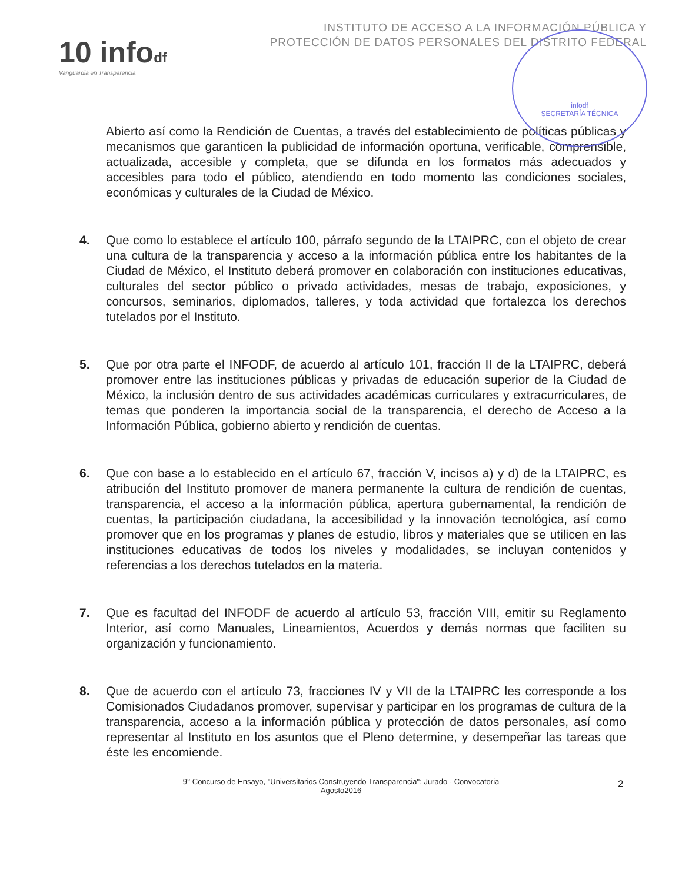10 infodf
Vanguardia en Transparencia
INSTITUTO DE ACCESO A LA INFORMACIÓN PÚBLICA Y
PROTECCIÓN DE DATOS PERSONALES DEL DISTRITO FEDERAL
infodf
SECRETARÍA TÉCNICA
Abierto así como la Rendición de Cuentas, a través del establecimiento de políticas públicas y mecanismos que garanticen la publicidad de información oportuna, verificable, comprensible, actualizada, accesible y completa, que se difunda en los formatos más adecuados y accesibles para todo el público, atendiendo en todo momento las condiciones sociales, económicas y culturales de la Ciudad de México.
4. Que como lo establece el artículo 100, párrafo segundo de la LTAIPRC, con el objeto de crear una cultura de la transparencia y acceso a la información pública entre los habitantes de la Ciudad de México, el Instituto deberá promover en colaboración con instituciones educativas, culturales del sector público o privado actividades, mesas de trabajo, exposiciones, y concursos, seminarios, diplomados, talleres, y toda actividad que fortalezca los derechos tutelados por el Instituto.
5. Que por otra parte el INFODF, de acuerdo al artículo 101, fracción II de la LTAIPRC, deberá promover entre las instituciones públicas y privadas de educación superior de la Ciudad de México, la inclusión dentro de sus actividades académicas curriculares y extracurriculares, de temas que ponderen la importancia social de la transparencia, el derecho de Acceso a la Información Pública, gobierno abierto y rendición de cuentas.
6. Que con base a lo establecido en el artículo 67, fracción V, incisos a) y d) de la LTAIPRC, es atribución del Instituto promover de manera permanente la cultura de rendición de cuentas, transparencia, el acceso a la información pública, apertura gubernamental, la rendición de cuentas, la participación ciudadana, la accesibilidad y la innovación tecnológica, así como promover que en los programas y planes de estudio, libros y materiales que se utilicen en las instituciones educativas de todos los niveles y modalidades, se incluyan contenidos y referencias a los derechos tutelados en la materia.
7. Que es facultad del INFODF de acuerdo al artículo 53, fracción VIII, emitir su Reglamento Interior, así como Manuales, Lineamientos, Acuerdos y demás normas que faciliten su organización y funcionamiento.
8. Que de acuerdo con el artículo 73, fracciones IV y VII de la LTAIPRC les corresponde a los Comisionados Ciudadanos promover, supervisar y participar en los programas de cultura de la transparencia, acceso a la información pública y protección de datos personales, así como representar al Instituto en los asuntos que el Pleno determine, y desempeñar las tareas que éste les encomiende.
9° Concurso de Ensayo, "Universitarios Construyendo Transparencia": Jurado - Convocatoria
Agosto2016
2